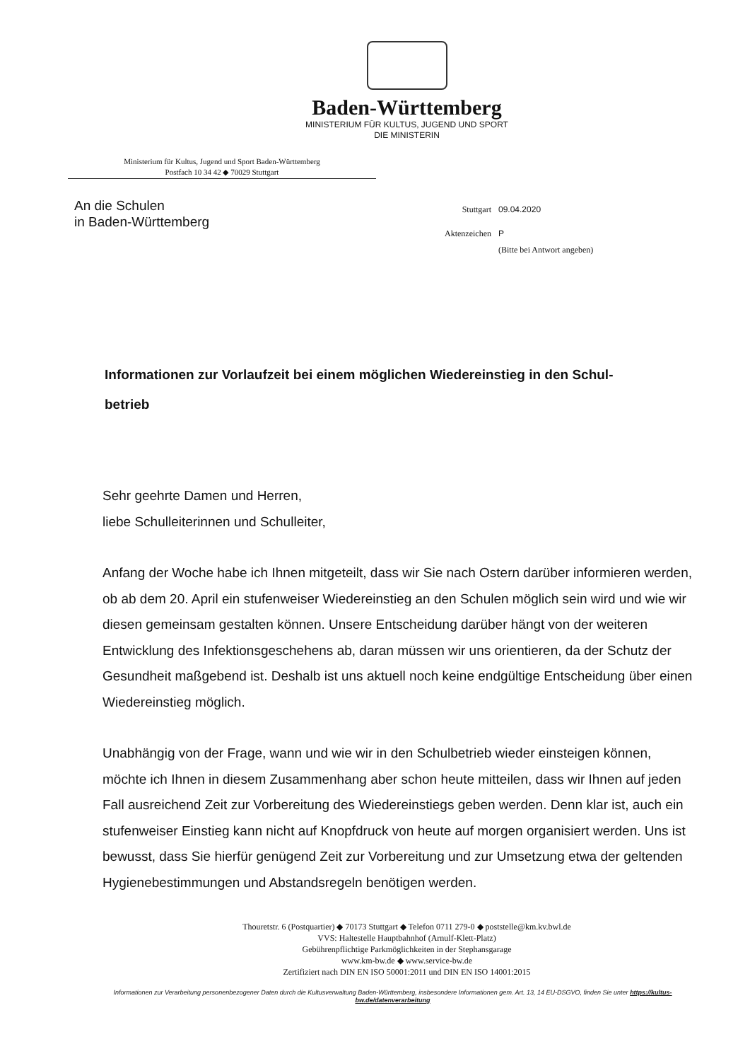Baden-Württemberg
MINISTERIUM FÜR KULTUS, JUGEND UND SPORT
DIE MINISTERIN
Ministerium für Kultus, Jugend und Sport Baden-Württemberg
Postfach 10 34 42 ◆ 70029 Stuttgart
An die Schulen
in Baden-Württemberg
Stuttgart 09.04.2020
Aktenzeichen P
(Bitte bei Antwort angeben)
Informationen zur Vorlaufzeit bei einem möglichen Wiedereinstieg in den Schul-
betrieb
Sehr geehrte Damen und Herren,
liebe Schulleiterinnen und Schulleiter,
Anfang der Woche habe ich Ihnen mitgeteilt, dass wir Sie nach Ostern darüber informieren werden, ob ab dem 20. April ein stufenweiser Wiedereinstieg an den Schulen möglich sein wird und wie wir diesen gemeinsam gestalten können. Unsere Entscheidung darüber hängt von der weiteren Entwicklung des Infektionsgeschehens ab, daran müssen wir uns orientieren, da der Schutz der Gesundheit maßgebend ist. Deshalb ist uns aktuell noch keine endgültige Entscheidung über einen Wiedereinstieg möglich.
Unabhängig von der Frage, wann und wie wir in den Schulbetrieb wieder einsteigen können, möchte ich Ihnen in diesem Zusammenhang aber schon heute mitteilen, dass wir Ihnen auf jeden Fall ausreichend Zeit zur Vorbereitung des Wiedereinstiegs geben werden. Denn klar ist, auch ein stufenweiser Einstieg kann nicht auf Knopfdruck von heute auf morgen organisiert werden. Uns ist bewusst, dass Sie hierfür genügend Zeit zur Vorbereitung und zur Umsetzung etwa der geltenden Hygienebestimmungen und Abstandsregeln benötigen werden.
Thouretstr. 6 (Postquartier) ◆ 70173 Stuttgart ◆ Telefon 0711 279-0 ◆ poststelle@km.kv.bwl.de
VVS: Haltestelle Hauptbahnhof (Arnulf-Klett-Platz)
Gebührenpflichtige Parkmöglichkeiten in der Stephansgarage
www.km-bw.de ◆ www.service-bw.de
Zertifiziert nach DIN EN ISO 50001:2011 und DIN EN ISO 14001:2015
Informationen zur Verarbeitung personenbezogener Daten durch die Kultusverwaltung Baden-Württemberg, insbesondere Informationen gem. Art. 13, 14 EU-DSGVO, finden Sie unter https://kultus-bw.de/datenverarbeitung